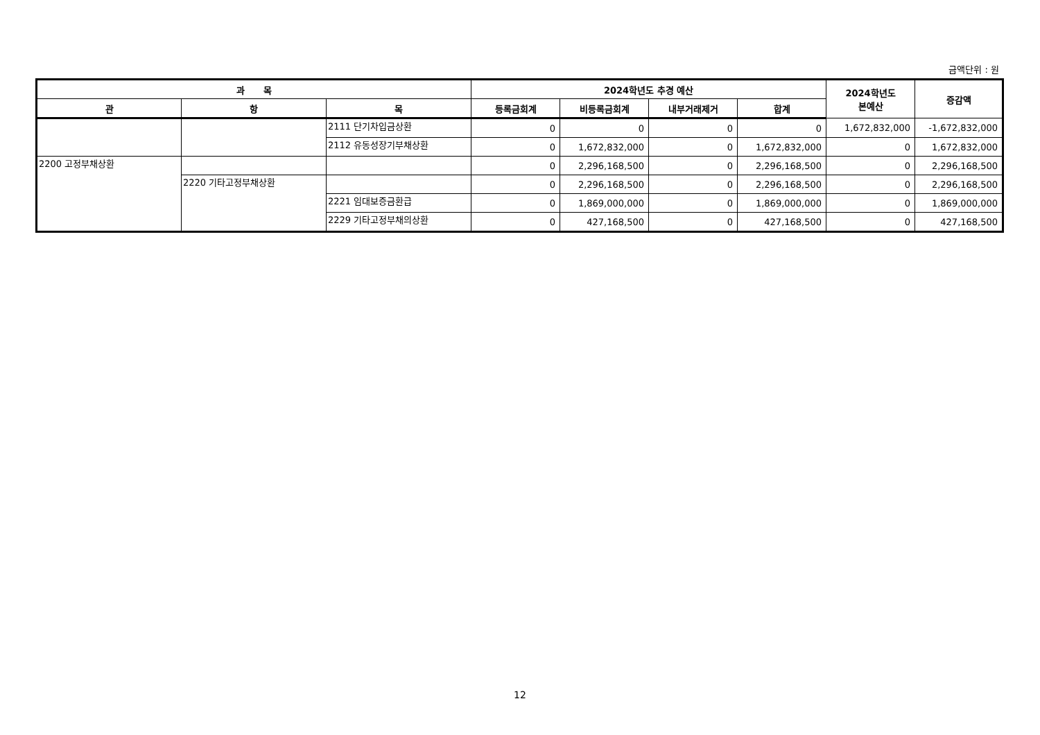금액단위 : 원
| 과 목 | | | 2024학년도 추경 예산 | | | | 2024학년도 본예산 | 증감액 |
| --- | --- | --- | --- | --- | --- | --- | --- | --- |
| 관 | 항 | 목 | 등록금회계 | 비등록금회계 | 내부거래제거 | 합계 | | |
| | | 2111 단기차입금상환 | 0 | 0 | 0 | 0 | 1,672,832,000 | -1,672,832,000 |
| | | 2112 유동성장기부채상환 | 0 | 1,672,832,000 | 0 | 1,672,832,000 | 0 | 1,672,832,000 |
| 2200 고정부채상환 | | | 0 | 2,296,168,500 | 0 | 2,296,168,500 | 0 | 2,296,168,500 |
| | 2220 기타고정부채상환 | | 0 | 2,296,168,500 | 0 | 2,296,168,500 | 0 | 2,296,168,500 |
| | | 2221 임대보증금환급 | 0 | 1,869,000,000 | 0 | 1,869,000,000 | 0 | 1,869,000,000 |
| | | 2229 기타고정부채의상환 | 0 | 427,168,500 | 0 | 427,168,500 | 0 | 427,168,500 |
12